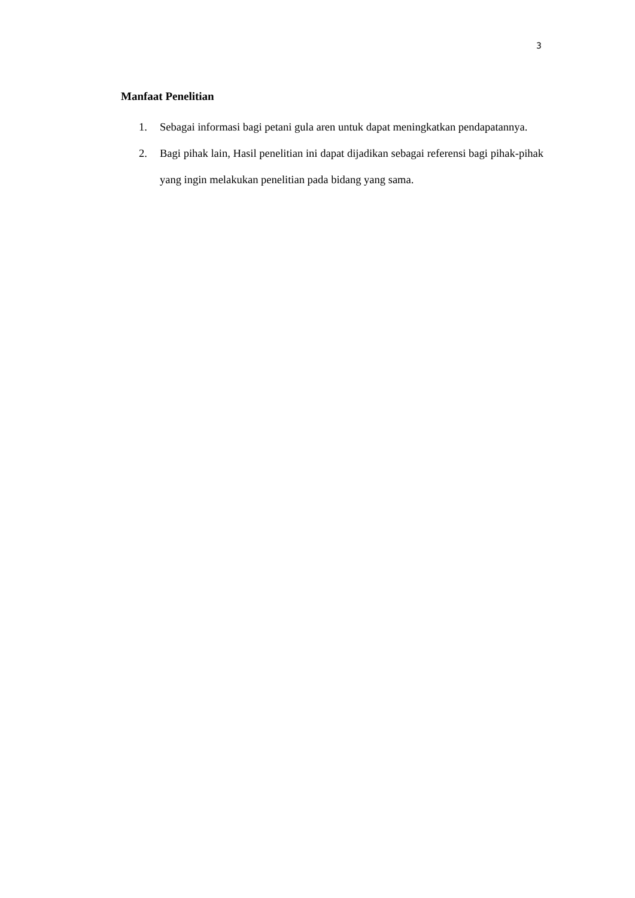3
Manfaat Penelitian
1. Sebagai informasi bagi petani gula aren untuk dapat meningkatkan pendapatannya.
2. Bagi pihak lain, Hasil penelitian ini dapat dijadikan sebagai referensi bagi pihak-pihak yang ingin melakukan penelitian pada bidang yang sama.